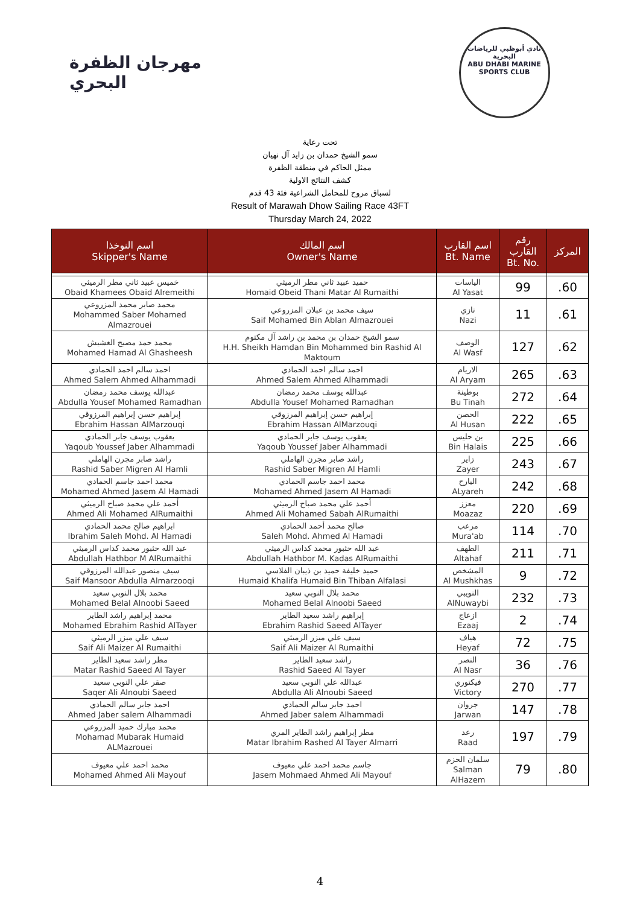مهرجان الظفرة البحري
نادي أبوظبي للرياضات البحرية
ABU DHABI MARINE SPORTS CLUB
تحت رعاية
سمو الشيخ حمدان بن زايد آل نهيان
ممثل الحاكم في منطقة الظفرة
كشف النتائج الاولية
لسباق مروح للمحامل الشراعية فئة 43 قدم
Result of Marawah Dhow Sailing Race 43FT
Thursday March 24, 2022
| اسم النوخذا Skipper's Name | اسم المالك Owner's Name | اسم القارب Bt. Name | رقم القارب Bt. No. | المركز |
| --- | --- | --- | --- | --- |
| خميس عبيد ثاني مطر الرميثي Obaid Khamees Obaid Alremeithi | حميد عبيد ثاني مطر الرميثي Homaid Obeid Thani Matar Al Rumaithi | الياسات Al Yasat | 99 | .60 |
| محمد صابر محمد المزروعي Mohammed Saber Mohamed Almazrouei | سيف محمد بن عبلان المزروعي Saif Mohamed Bin Ablan Almazrouei | نازي Nazi | 11 | .61 |
| محمد حمد مصبح الغشيش Mohamed Hamad Al Ghasheesh | سمو الشيخ حمدان بن محمد بن راشد آل مكتوم H.H. Sheikh Hamdan Bin Mohammed bin Rashid Al Maktoum | الوصف Al Wasf | 127 | .62 |
| احمد سالم احمد الحمادي Ahmed Salem Ahmed Alhammadi | احمد سالم احمد الحمادي Ahmed Salem Ahmed Alhammadi | الاريام Al Aryam | 265 | .63 |
| عبدالله يوسف محمد رمضان Abdulla Yousef Mohamed Ramadhan | عبدالله يوسف محمد رمضان Abdulla Yousef Mohamed Ramadhan | بوطينة Bu Tinah | 272 | .64 |
| إبراهيم حسن إبراهيم المرزوقي Ebrahim Hassan AlMarzouqi | إبراهيم حسن إبراهيم المرزوقي Ebrahim Hassan AlMarzouqi | الحصن Al Husan | 222 | .65 |
| يعقوب يوسف جابر الحمادي Yaqoub Youssef Jaber Alhammadi | يعقوب يوسف جابر الحمادي Yaqoub Youssef Jaber Alhammadi | بن حليس Bin Halais | 225 | .66 |
| راشد صابر مجرن الهاملي Rashid Saber Migren Al Hamli | راشد صابر مجرن الهاملي Rashid Saber Migren Al Hamli | زاير Zayer | 243 | .67 |
| محمد احمد جاسم الحمادي Mohamed Ahmed Jasem Al Hamadi | محمد احمد جاسم الحمادي Mohamed Ahmed Jasem Al Hamadi | اليارح ALyareh | 242 | .68 |
| أحمد علي محمد صباح الرميثي Ahmed Ali Mohamed AlRumaithi | أحمد علي محمد صباح الرميثي Ahmed Ali Mohamed Sabah AlRumaithi | معزز Moazaz | 220 | .69 |
| ابراهيم صالح محمد الحمادي Ibrahim Saleh Mohd. Al Hamadi | صالح محمد أحمد الحمادي Saleh Mohd. Ahmed Al Hamadi | مرعب Mura'ab | 114 | .70 |
| عبد الله حثبور محمد كداس الرميثي Abdullah Hathbor M AlRumaithi | عبد الله حثبور محمد كداس الرميثي Abdullah Hathbor M. Kadas AlRumaithi | الطهف Altahaf | 211 | .71 |
| سيف منصور عبدالله المرزوقي Saif Mansoor Abdulla Almarzooqi | حميد خليفة حميد بن ذيبان الفلاسي Humaid Khalifa Humaid Bin Thiban Alfalasi | المشخص Al Mushkhas | 9 | .72 |
| محمد بلال النوبي سعيد Mohamed Belal Alnoobi Saeed | محمد بلال النوبي سعيد Mohamed Belal Alnoobi Saeed | النويبي AlNuwaybi | 232 | .73 |
| محمد إبراهيم راشد الطاير Mohamed Ebrahim Rashid AlTayer | إبراهيم راشد سعيد الطاير Ebrahim Rashid Saeed AlTayer | ازعاج Ezaaj | 2 | .74 |
| سيف علي ميزر الرميثي Saif Ali Maizer Al Rumaithi | سيف علي ميزر الرميثي Saif Ali Maizer Al Rumaithi | هياف Heyaf | 72 | .75 |
| مطر راشد سعيد الطاير Matar Rashid Saeed Al Tayer | راشد سعيد الطاير Rashid Saeed Al Tayer | النصر Al Nasr | 36 | .76 |
| صقر علي النوبي سعيد Saqer Ali Alnoubi Saeed | عبدالله علي النوبي سعيد Abdulla Ali Alnoubi Saeed | فيكتوري Victory | 270 | .77 |
| احمد جابر سالم الحمادي Ahmed Jaber salem Alhammadi | احمد جابر سالم الحمادي Ahmed Jaber salem Alhammadi | جروان Jarwan | 147 | .78 |
| محمد مبارك حميد المزروعي Mohamad Mubarak Humaid ALMazrouei | مطر إبراهيم راشد الطاير المري Matar Ibrahim Rashed Al Tayer Almarri | رعد Raad | 197 | .79 |
| محمد احمد علي معيوف Mohamed Ahmed Ali Mayouf | جاسم محمد احمد علي معيوف Jasem Mohmaed Ahmed Ali Mayouf | سلمان الحزم Salman AlHazem | 79 | .80 |
4